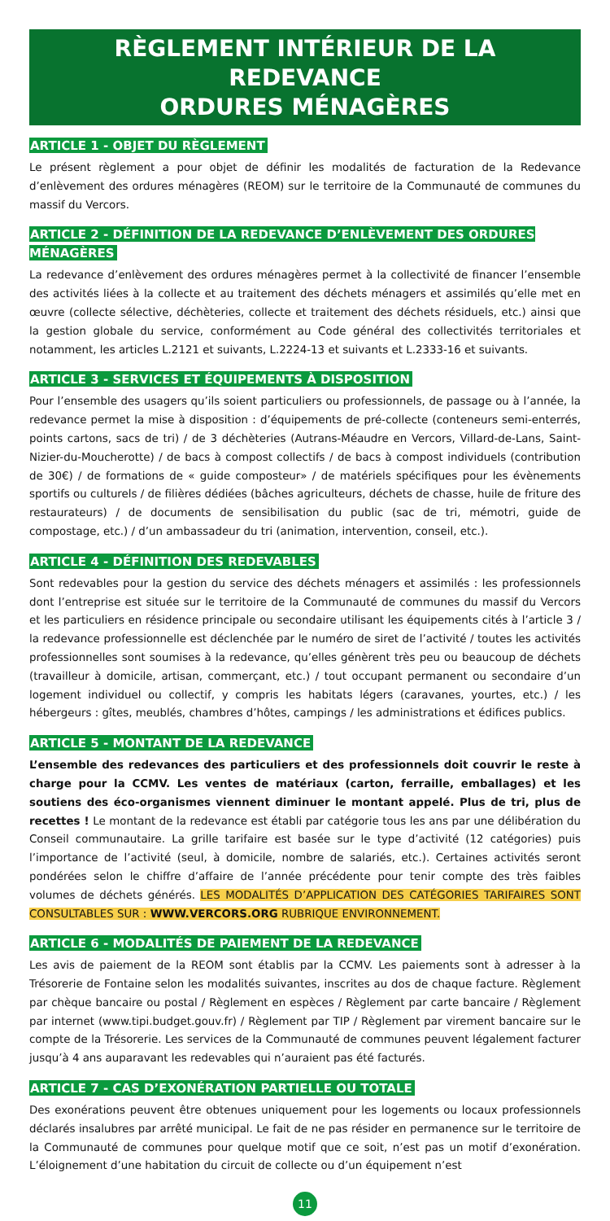RÈGLEMENT INTÉRIEUR DE LA REDEVANCE
ORDURES MÉNAGÈRES
ARTICLE 1 - OBJET DU RÈGLEMENT
Le présent règlement a pour objet de définir les modalités de facturation de la Redevance d’enlèvement des ordures ménagères (REOM) sur le territoire de la Communauté de communes du massif du Vercors.
ARTICLE 2 - DÉFINITION DE LA REDEVANCE D’ENLÈVEMENT DES ORDURES MÉNAGÈRES
La redevance d’enlèvement des ordures ménagères permet à la collectivité de financer l’ensemble des activités liées à la collecte et au traitement des déchets ménagers et assimilés qu’elle met en œuvre (collecte sélective, déchèteries, collecte et traitement des déchets résiduels, etc.) ainsi que la gestion globale du service, conformément au Code général des collectivités territoriales et notamment, les articles L.2121 et suivants, L.2224-13 et suivants et L.2333-16 et suivants.
ARTICLE 3 - SERVICES ET ÉQUIPEMENTS À DISPOSITION
Pour l’ensemble des usagers qu’ils soient particuliers ou professionnels, de passage ou à l’année, la redevance permet la mise à disposition : d’équipements de pré-collecte (conteneurs semi-enterrés, points cartons, sacs de tri) / de 3 déchèteries (Autrans-Méaudre en Vercors, Villard-de-Lans, Saint-Nizier-du-Moucherotte) / de bacs à compost collectifs / de bacs à compost individuels (contribution de 30€) / de formations de « guide composteur» / de matériels spécifiques pour les évènements sportifs ou culturels / de filières dédiées (bâches agriculteurs, déchets de chasse, huile de friture des restaurateurs) / de documents de sensibilisation du public (sac de tri, mémotri, guide de compostage, etc.) / d’un ambassadeur du tri (animation, intervention, conseil, etc.).
ARTICLE 4 - DÉFINITION DES REDEVABLES
Sont redevables pour la gestion du service des déchets ménagers et assimilés : les professionnels dont l’entreprise est située sur le territoire de la Communauté de communes du massif du Vercors et les particuliers en résidence principale ou secondaire utilisant les équipements cités à l’article 3 / la redevance professionnelle est déclenchée par le numéro de siret de l’activité / toutes les activités professionnelles sont soumises à la redevance, qu’elles génèrent très peu ou beaucoup de déchets (travailleur à domicile, artisan, commerçant, etc.) / tout occupant permanent ou secondaire d’un logement individuel ou collectif, y compris les habitats légers (caravanes, yourtes, etc.) / les hébergeurs : gîtes, meublés, chambres d’hôtes, campings / les administrations et édifices publics.
ARTICLE 5 - MONTANT DE LA REDEVANCE
L’ensemble des redevances des particuliers et des professionnels doit couvrir le reste à charge pour la CCMV. Les ventes de matériaux (carton, ferraille, emballages) et les soutiens des éco-organismes viennent diminuer le montant appelé. Plus de tri, plus de recettes ! Le montant de la redevance est établi par catégorie tous les ans par une délibération du Conseil communautaire. La grille tarifaire est basée sur le type d’activité (12 catégories) puis l’importance de l’activité (seul, à domicile, nombre de salariés, etc.). Certaines activités seront pondérées selon le chiffre d’affaire de l’année précédente pour tenir compte des très faibles volumes de déchets générés. LES MODALITÉS D’APPLICATION DES CATÉGORIES TARIFAIRES SONT CONSULTABLES SUR : WWW.VERCORS.ORG RUBRIQUE ENVIRONNEMENT.
ARTICLE 6 - MODALITÉS DE PAIEMENT DE LA REDEVANCE
Les avis de paiement de la REOM sont établis par la CCMV. Les paiements sont à adresser à la Trésorerie de Fontaine selon les modalités suivantes, inscrites au dos de chaque facture. Règlement par chèque bancaire ou postal / Règlement en espèces / Règlement par carte bancaire / Règlement par internet (www.tipi.budget.gouv.fr) / Règlement par TIP / Règlement par virement bancaire sur le compte de la Trésorerie. Les services de la Communauté de communes peuvent légalement facturer jusqu’à 4 ans auparavant les redevables qui n’auraient pas été facturés.
ARTICLE 7 - CAS D’EXONÉRATION PARTIELLE OU TOTALE
Des exonérations peuvent être obtenues uniquement pour les logements ou locaux professionnels déclarés insalubres par arrêté municipal. Le fait de ne pas résider en permanence sur le territoire de la Communauté de communes pour quelque motif que ce soit, n’est pas un motif d’exonération. L’éloignement d’une habitation du circuit de collecte ou d’un équipement n’est
11